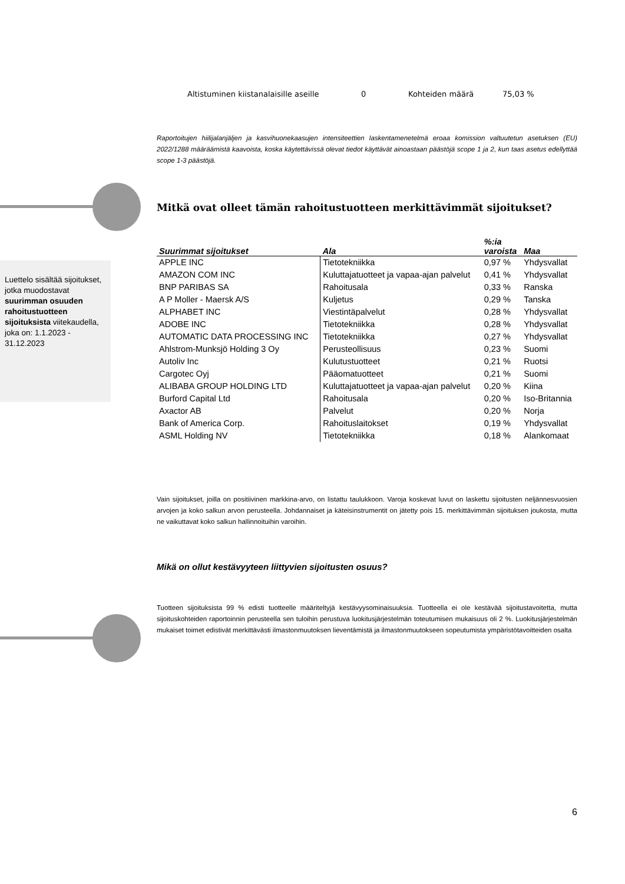Luettelo sisältää sijoitukset, jotka muodostavat suurimman osuuden rahoitustuotteen sijoituksista viitekaudella, joka on: 1.1.2023 - 31.12.2023
Altistuminen kiistanalaisille aseille 0 Kohteiden määrä 75,03 %
Raportoitujen hiilijalanjäljen ja kasvihuonekaasujen intensiteettien laskentamenetelmä eroaa komission valtuutetun asetuksen (EU) 2022/1288 määräämistä kaavoista, koska käytettävissä olevat tiedot käyttävät ainoastaan päästöjä scope 1 ja 2, kun taas asetus edellyttää scope 1-3 päästöjä.
Mitkä ovat olleet tämän rahoitustuotteen merkittävimmät sijoitukset?
| Suurimmat sijoitukset | Ala | %:ia varoista | Maa |
| --- | --- | --- | --- |
| APPLE INC | Tietotekniikka | 0,97 % | Yhdysvallat |
| AMAZON COM INC | Kuluttajatuotteet ja vapaa-ajan palvelut | 0,41 % | Yhdysvallat |
| BNP PARIBAS SA | Rahoitusala | 0,33 % | Ranska |
| A P Moller - Maersk A/S | Kuljetus | 0,29 % | Tanska |
| ALPHABET INC | Viestintäpalvelut | 0,28 % | Yhdysvallat |
| ADOBE INC | Tietotekniikka | 0,28 % | Yhdysvallat |
| AUTOMATIC DATA PROCESSING INC | Tietotekniikka | 0,27 % | Yhdysvallat |
| Ahlstrom-Munksjö Holding 3 Oy | Perusteollisuus | 0,23 % | Suomi |
| Autoliv Inc | Kulutustuotteet | 0,21 % | Ruotsi |
| Cargotec Oyj | Pääomatuotteet | 0,21 % | Suomi |
| ALIBABA GROUP HOLDING LTD | Kuluttajatuotteet ja vapaa-ajan palvelut | 0,20 % | Kiina |
| Burford Capital Ltd | Rahoitusala | 0,20 % | Iso-Britannia |
| Axactor AB | Palvelut | 0,20 % | Norja |
| Bank of America Corp. | Rahoituslaitokset | 0,19 % | Yhdysvallat |
| ASML Holding NV | Tietotekniikka | 0,18 % | Alankomaat |
Vain sijoitukset, joilla on positiivinen markkina-arvo, on listattu taulukkoon. Varoja koskevat luvut on laskettu sijoitusten neljännesvuosien arvojen ja koko salkun arvon perusteella. Johdannaiset ja käteisinstrumentit on jätetty pois 15. merkittävimmän sijoituksen joukosta, mutta ne vaikuttavat koko salkun hallinnoituihin varoihin.
Mikä on ollut kestävyyteen liittyvien sijoitusten osuus?
Tuotteen sijoituksista 99 % edisti tuotteelle määriteltyjä kestävyysominaisuuksia. Tuotteella ei ole kestävää sijoitustavoitetta, mutta sijoituskohteiden raportoinnin perusteella sen tuloihin perustuva luokitusjärjestelmän toteutumisen mukaisuus oli 2 %. Luokitusjärjestelmän mukaiset toimet edistivät merkittävästi ilmastonmuutoksen lieventämistä ja ilmastonmuutokseen sopeutumista ympäristötavoitteiden osalta
6